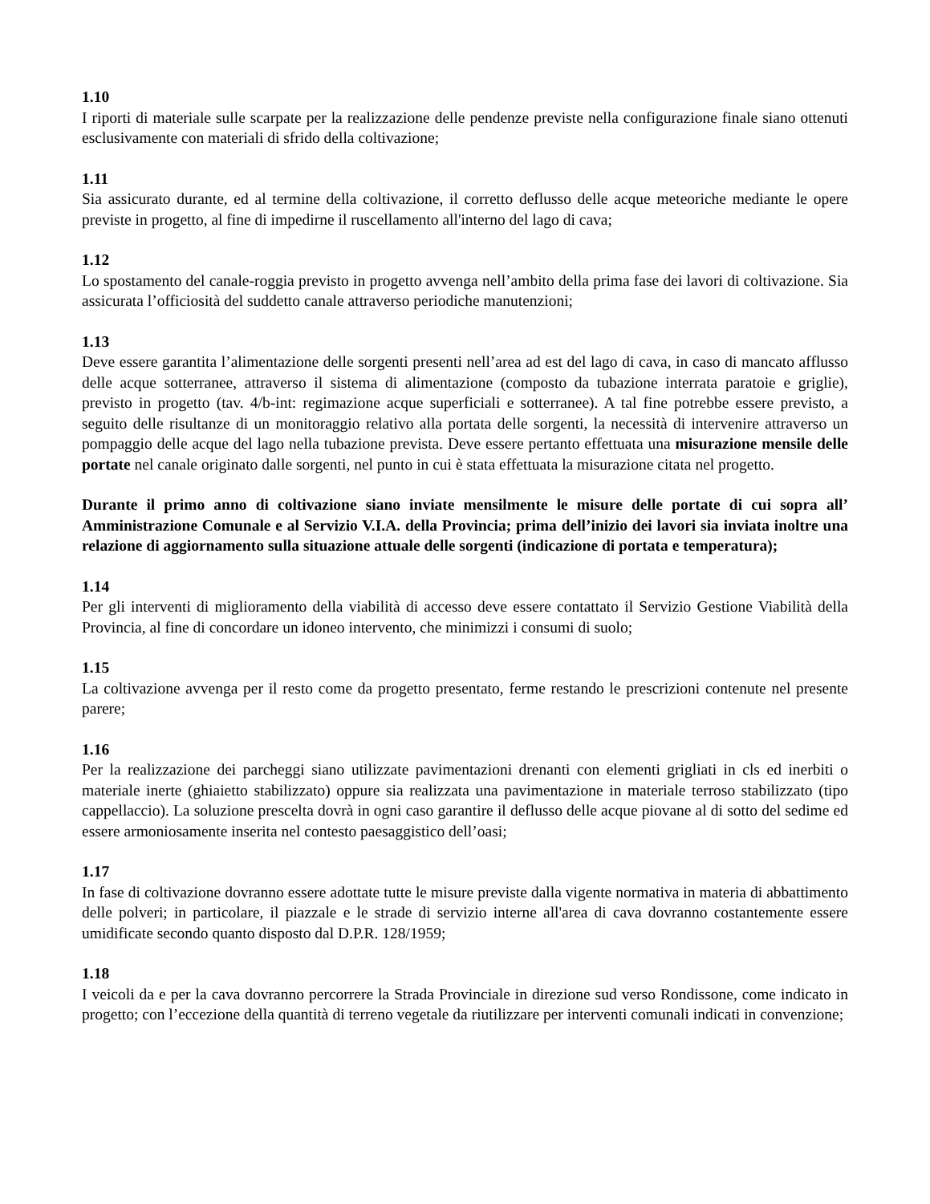1.10
I riporti di materiale sulle scarpate per la realizzazione delle pendenze previste nella configurazione finale siano ottenuti esclusivamente con materiali di sfrido della coltivazione;
1.11
Sia assicurato durante, ed al termine della coltivazione, il corretto deflusso delle acque meteoriche mediante le opere previste in progetto, al fine di impedirne il ruscellamento all'interno del lago di cava;
1.12
Lo spostamento del canale-roggia previsto in progetto avvenga nell’ambito della prima fase dei lavori di coltivazione. Sia assicurata l’officiosità del suddetto canale attraverso periodiche manutenzioni;
1.13
Deve essere garantita l’alimentazione delle sorgenti presenti nell’area ad est del lago di cava, in caso di mancato afflusso delle acque sotterranee, attraverso il sistema di alimentazione (composto da tubazione interrata paratoie e griglie), previsto in progetto (tav. 4/b-int: regimazione acque superficiali e sotterranee). A tal fine potrebbe essere previsto, a seguito delle risultanze di un monitoraggio relativo alla portata delle sorgenti, la necessità di intervenire attraverso un pompaggio delle acque del lago nella tubazione prevista. Deve essere pertanto effettuata una misurazione mensile delle portate nel canale originato dalle sorgenti, nel punto in cui è stata effettuata la misurazione citata nel progetto.
Durante il primo anno di coltivazione siano inviate mensilmente le misure delle portate di cui sopra all’ Amministrazione Comunale e al Servizio V.I.A. della Provincia; prima dell’inizio dei lavori sia inviata inoltre una relazione di aggiornamento sulla situazione attuale delle sorgenti (indicazione di portata e temperatura);
1.14
Per gli interventi di miglioramento della viabilità di accesso deve essere contattato il Servizio Gestione Viabilità della Provincia, al fine di concordare un idoneo intervento, che minimizzi i consumi di suolo;
1.15
La coltivazione avvenga per il resto come da progetto presentato, ferme restando le prescrizioni contenute nel presente parere;
1.16
Per la realizzazione dei parcheggi siano utilizzate pavimentazioni drenanti con elementi grigliati in cls ed inerbiti o materiale inerte (ghiaietto stabilizzato) oppure sia realizzata una pavimentazione in materiale terroso stabilizzato (tipo cappellaccio). La soluzione prescelta dovrà in ogni caso garantire il deflusso delle acque piovane al di sotto del sedime ed essere armoniosamente inserita nel contesto paesaggistico dell’oasi;
1.17
In fase di coltivazione dovranno essere adottate tutte le misure previste dalla vigente normativa in materia di abbattimento delle polveri; in particolare, il piazzale e le strade di servizio interne all'area di cava dovranno costantemente essere umidificate secondo quanto disposto dal D.P.R. 128/1959;
1.18
I veicoli da e per la cava dovranno percorrere la Strada Provinciale in direzione sud verso Rondissone, come indicato in progetto; con l’eccezione della quantità di terreno vegetale da riutilizzare per interventi comunali indicati in convenzione;